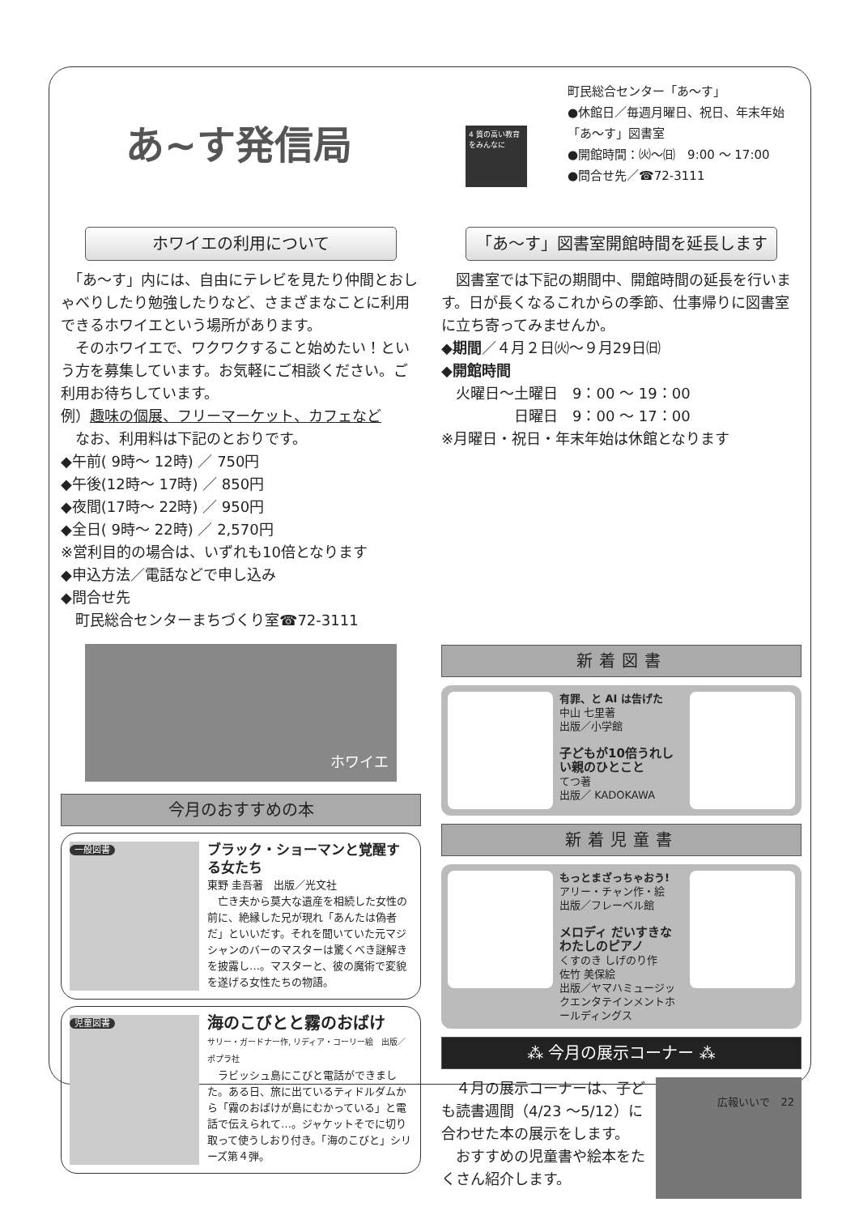あ~す発信局
4 質の高い教育をみんなに
町民総合センター「あ～す」
●休館日／毎週月曜日、祝日、年末年始
「あ～す」図書室
●開館時間：㈫～㈰　9:00 ～ 17:00
●問合せ先／☎72-3111
ホワイエの利用について
　「あ～す」内には、自由にテレビを見たり仲間とおしゃべりしたり勉強したりなど、さまざまなことに利用できるホワイエという場所があります。
　そのホワイエで、ワクワクすること始めたい！という方を募集しています。お気軽にご相談ください。ご利用お待ちしています。
例）趣味の個展、フリーマーケット、カフェなど
　なお、利用料は下記のとおりです。
◆午前( 9時～ 12時) ／ 750円
◆午後(12時～ 17時) ／ 850円
◆夜間(17時～ 22時) ／ 950円
◆全日( 9時～ 22時) ／ 2,570円
※営利目的の場合は、いずれも10倍となります
◆申込方法／電話などで申し込み
◆問合せ先
　町民総合センターまちづくり室☎72-3111
ホワイエ
今月のおすすめの本
一般図書
ブラック・ショーマンと覚醒する女たち
東野 圭吾著　出版／光文社
　亡き夫から莫大な遺産を相続した女性の前に、絶縁した兄が現れ「あんたは偽者だ」といいだす。それを聞いていた元マジシャンのバーのマスターは驚くべき謎解きを披露し…。マスターと、彼の魔術で変貌を遂げる女性たちの物語。
児童図書
海のこびとと霧のおばけ
サリー・ガードナー作, リディア・コーリー絵　出版／ポプラ社
　ラビッシュ島にこびと電話ができました。ある日、旅に出ているティドルダムから「霧のおばけが島にむかっている」と電話で伝えられて…。ジャケットそでに切り取って使うしおり付き。「海のこびと」シリーズ第４弾。
「あ～す」図書室開館時間を延長します
　図書室では下記の期間中、開館時間の延長を行います。日が長くなるこれからの季節、仕事帰りに図書室に立ち寄ってみませんか。
◆期間／４月２日㈫～９月29日㈰
◆開館時間
　火曜日～土曜日　9：00 ～ 19：00
　　　　　日曜日　9：00 ～ 17：00
※月曜日・祝日・年末年始は休館となります
新着図書
有罪、と AI は告げた
中山 七里著
出版／小学館
子どもが10倍うれしい親のひとこと
てつ著
出版／ KADOKAWA
新着児童書
もっとまざっちゃおう!
アリー・チャン作・絵
出版／フレーベル館
メロディ だいすきなわたしのピアノ
くすのき しげのり作
佐竹 美保絵
出版／ヤマハミュージックエンタテインメントホールディングス
⁂ 今月の展示コーナー ⁂
　４月の展示コーナーは、子ども読書週間（4/23 ～5/12）に合わせた本の展示をします。
　おすすめの児童書や絵本をたくさん紹介します。
広報いいで　22